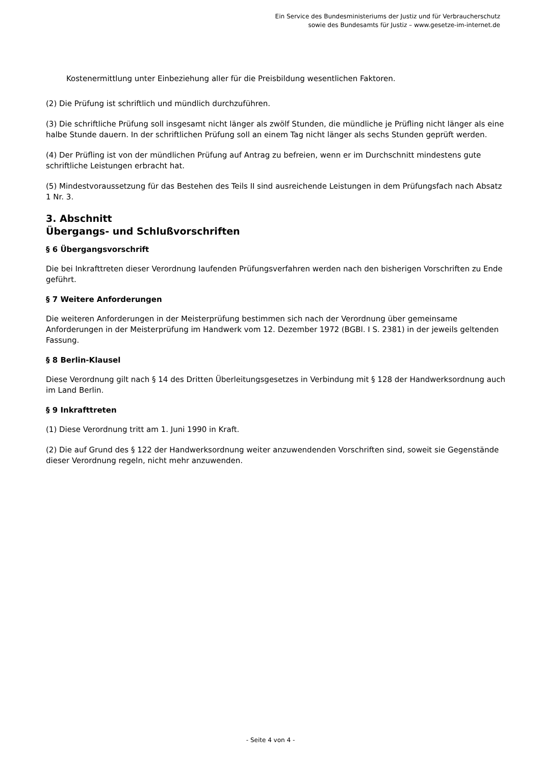Ein Service des Bundesministeriums der Justiz und für Verbraucherschutz
sowie des Bundesamts für Justiz – www.gesetze-im-internet.de
Kostenermittlung unter Einbeziehung aller für die Preisbildung wesentlichen Faktoren.
(2) Die Prüfung ist schriftlich und mündlich durchzuführen.
(3) Die schriftliche Prüfung soll insgesamt nicht länger als zwölf Stunden, die mündliche je Prüfling nicht länger als eine halbe Stunde dauern. In der schriftlichen Prüfung soll an einem Tag nicht länger als sechs Stunden geprüft werden.
(4) Der Prüfling ist von der mündlichen Prüfung auf Antrag zu befreien, wenn er im Durchschnitt mindestens gute schriftliche Leistungen erbracht hat.
(5) Mindestvoraussetzung für das Bestehen des Teils II sind ausreichende Leistungen in dem Prüfungsfach nach Absatz 1 Nr. 3.
3. Abschnitt
Übergangs- und Schlußvorschriften
§ 6 Übergangsvorschrift
Die bei Inkrafttreten dieser Verordnung laufenden Prüfungsverfahren werden nach den bisherigen Vorschriften zu Ende geführt.
§ 7 Weitere Anforderungen
Die weiteren Anforderungen in der Meisterprüfung bestimmen sich nach der Verordnung über gemeinsame Anforderungen in der Meisterprüfung im Handwerk vom 12. Dezember 1972 (BGBl. I S. 2381) in der jeweils geltenden Fassung.
§ 8 Berlin-Klausel
Diese Verordnung gilt nach § 14 des Dritten Überleitungsgesetzes in Verbindung mit § 128 der Handwerksordnung auch im Land Berlin.
§ 9 Inkrafttreten
(1) Diese Verordnung tritt am 1. Juni 1990 in Kraft.
(2) Die auf Grund des § 122 der Handwerksordnung weiter anzuwendenden Vorschriften sind, soweit sie Gegenstände dieser Verordnung regeln, nicht mehr anzuwenden.
- Seite 4 von 4 -